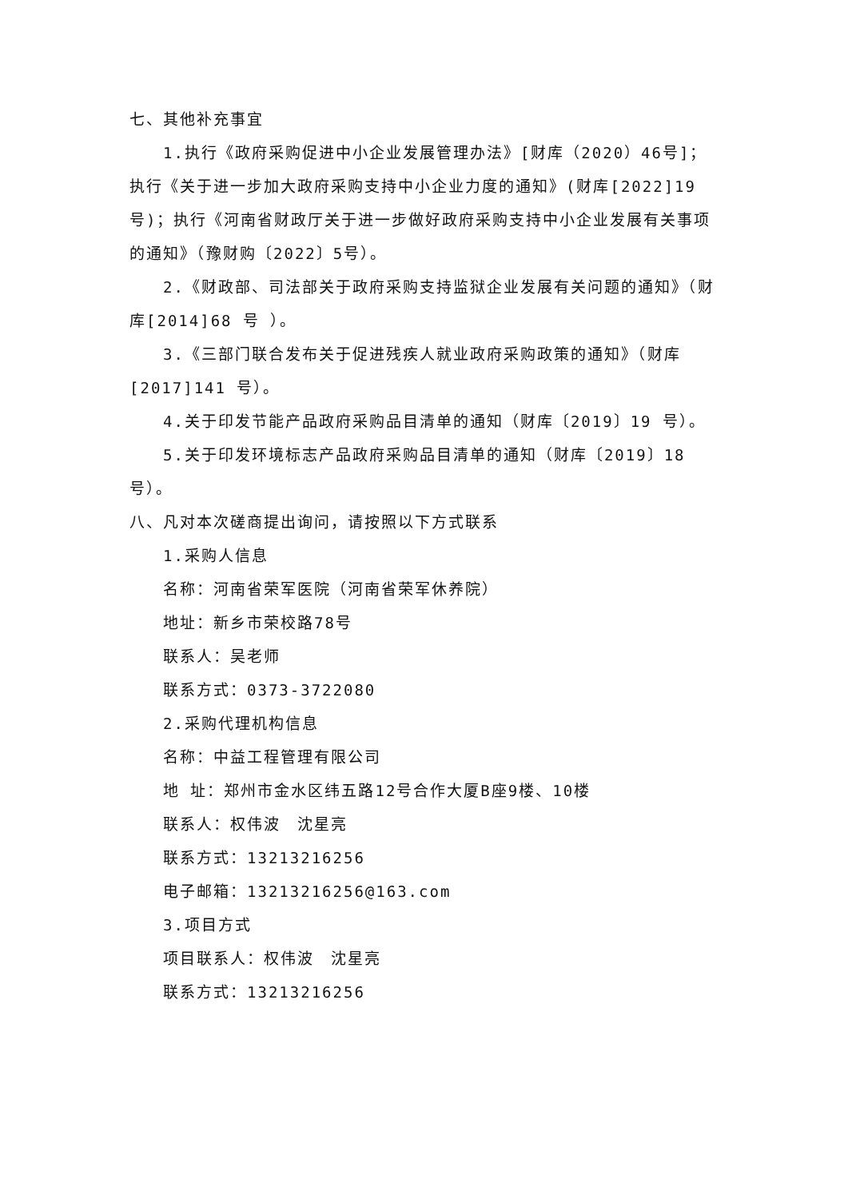七、其他补充事宜
1.执行《政府采购促进中小企业发展管理办法》[财库（2020）46号]；执行《关于进一步加大政府采购支持中小企业力度的通知》(财库[2022]19号)；执行《河南省财政厅关于进一步做好政府采购支持中小企业发展有关事项的通知》（豫财购〔2022〕5号）。
2.《财政部、司法部关于政府采购支持监狱企业发展有关问题的通知》（财库[2014]68 号 ）。
3.《三部门联合发布关于促进残疾人就业政府采购政策的通知》（财库[2017]141 号）。
4.关于印发节能产品政府采购品目清单的通知（财库〔2019〕19 号）。
5.关于印发环境标志产品政府采购品目清单的通知（财库〔2019〕18
号）。
八、凡对本次磋商提出询问，请按照以下方式联系
1.采购人信息
名称：河南省荣军医院（河南省荣军休养院）
地址：新乡市荣校路78号
联系人：吴老师
联系方式：0373-3722080
2.采购代理机构信息
名称：中益工程管理有限公司
地 址：郑州市金水区纬五路12号合作大厦B座9楼、10楼
联系人：权伟波　沈星亮
联系方式：13213216256
电子邮箱：13213216256@163.com
3.项目方式
项目联系人：权伟波　沈星亮
联系方式：13213216256